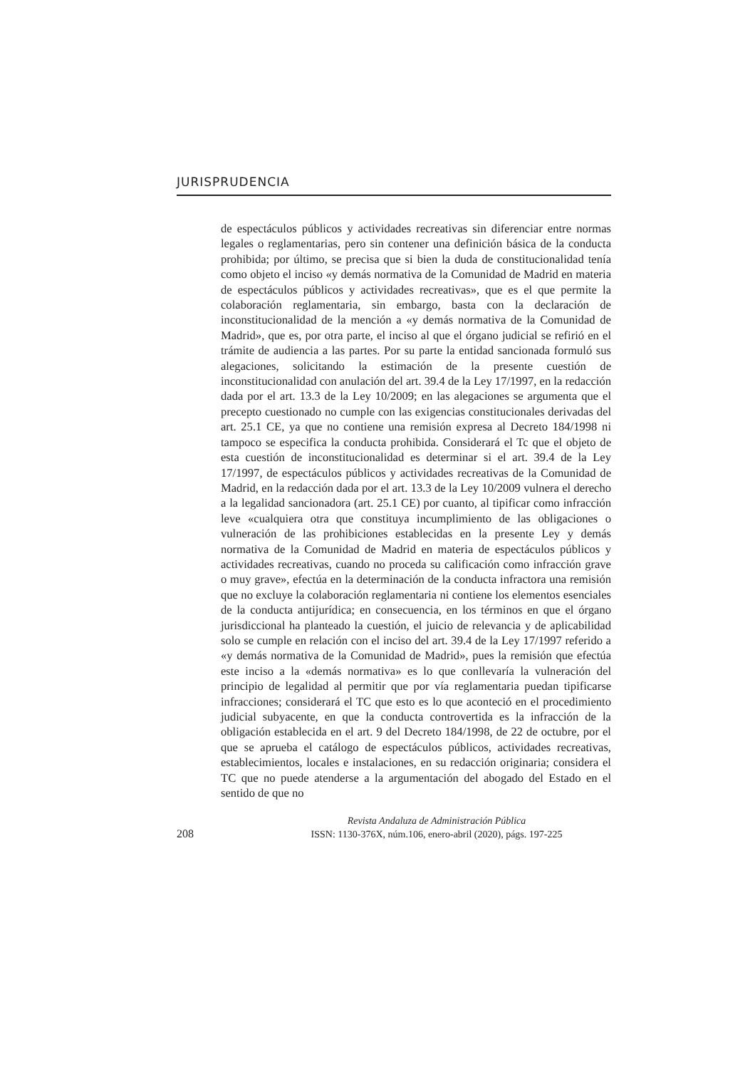JURISPRUDENCIA
de espectáculos públicos y actividades recreativas sin diferenciar entre normas legales o reglamentarias, pero sin contener una definición básica de la conducta prohibida; por último, se precisa que si bien la duda de constitucionalidad tenía como objeto el inciso «y demás normativa de la Comunidad de Madrid en materia de espectáculos públicos y actividades recreativas», que es el que permite la colaboración reglamentaria, sin embargo, basta con la declaración de inconstitucionalidad de la mención a «y demás normativa de la Comunidad de Madrid», que es, por otra parte, el inciso al que el órgano judicial se refirió en el trámite de audiencia a las partes. Por su parte la entidad sancionada formuló sus alegaciones, solicitando la estimación de la presente cuestión de inconstitucionalidad con anulación del art. 39.4 de la Ley 17/1997, en la redacción dada por el art. 13.3 de la Ley 10/2009; en las alegaciones se argumenta que el precepto cuestionado no cumple con las exigencias constitucionales derivadas del art. 25.1 CE, ya que no contiene una remisión expresa al Decreto 184/1998 ni tampoco se especifica la conducta prohibida. Considerará el Tc que el objeto de esta cuestión de inconstitucionalidad es determinar si el art. 39.4 de la Ley 17/1997, de espectáculos públicos y actividades recreativas de la Comunidad de Madrid, en la redacción dada por el art. 13.3 de la Ley 10/2009 vulnera el derecho a la legalidad sancionadora (art. 25.1 CE) por cuanto, al tipificar como infracción leve «cualquiera otra que constituya incumplimiento de las obligaciones o vulneración de las prohibiciones establecidas en la presente Ley y demás normativa de la Comunidad de Madrid en materia de espectáculos públicos y actividades recreativas, cuando no proceda su calificación como infracción grave o muy grave», efectúa en la determinación de la conducta infractora una remisión que no excluye la colaboración reglamentaria ni contiene los elementos esenciales de la conducta antijurídica; en consecuencia, en los términos en que el órgano jurisdiccional ha planteado la cuestión, el juicio de relevancia y de aplicabilidad solo se cumple en relación con el inciso del art. 39.4 de la Ley 17/1997 referido a «y demás normativa de la Comunidad de Madrid», pues la remisión que efectúa este inciso a la «demás normativa» es lo que conllevaría la vulneración del principio de legalidad al permitir que por vía reglamentaria puedan tipificarse infracciones; considerará el TC que esto es lo que aconteció en el procedimiento judicial subyacente, en que la conducta controvertida es la infracción de la obligación establecida en el art. 9 del Decreto 184/1998, de 22 de octubre, por el que se aprueba el catálogo de espectáculos públicos, actividades recreativas, establecimientos, locales e instalaciones, en su redacción originaria; considera el TC que no puede atenderse a la argumentación del abogado del Estado en el sentido de que no
208
Revista Andaluza de Administración Pública
ISSN: 1130-376X, núm.106, enero-abril (2020), págs. 197-225